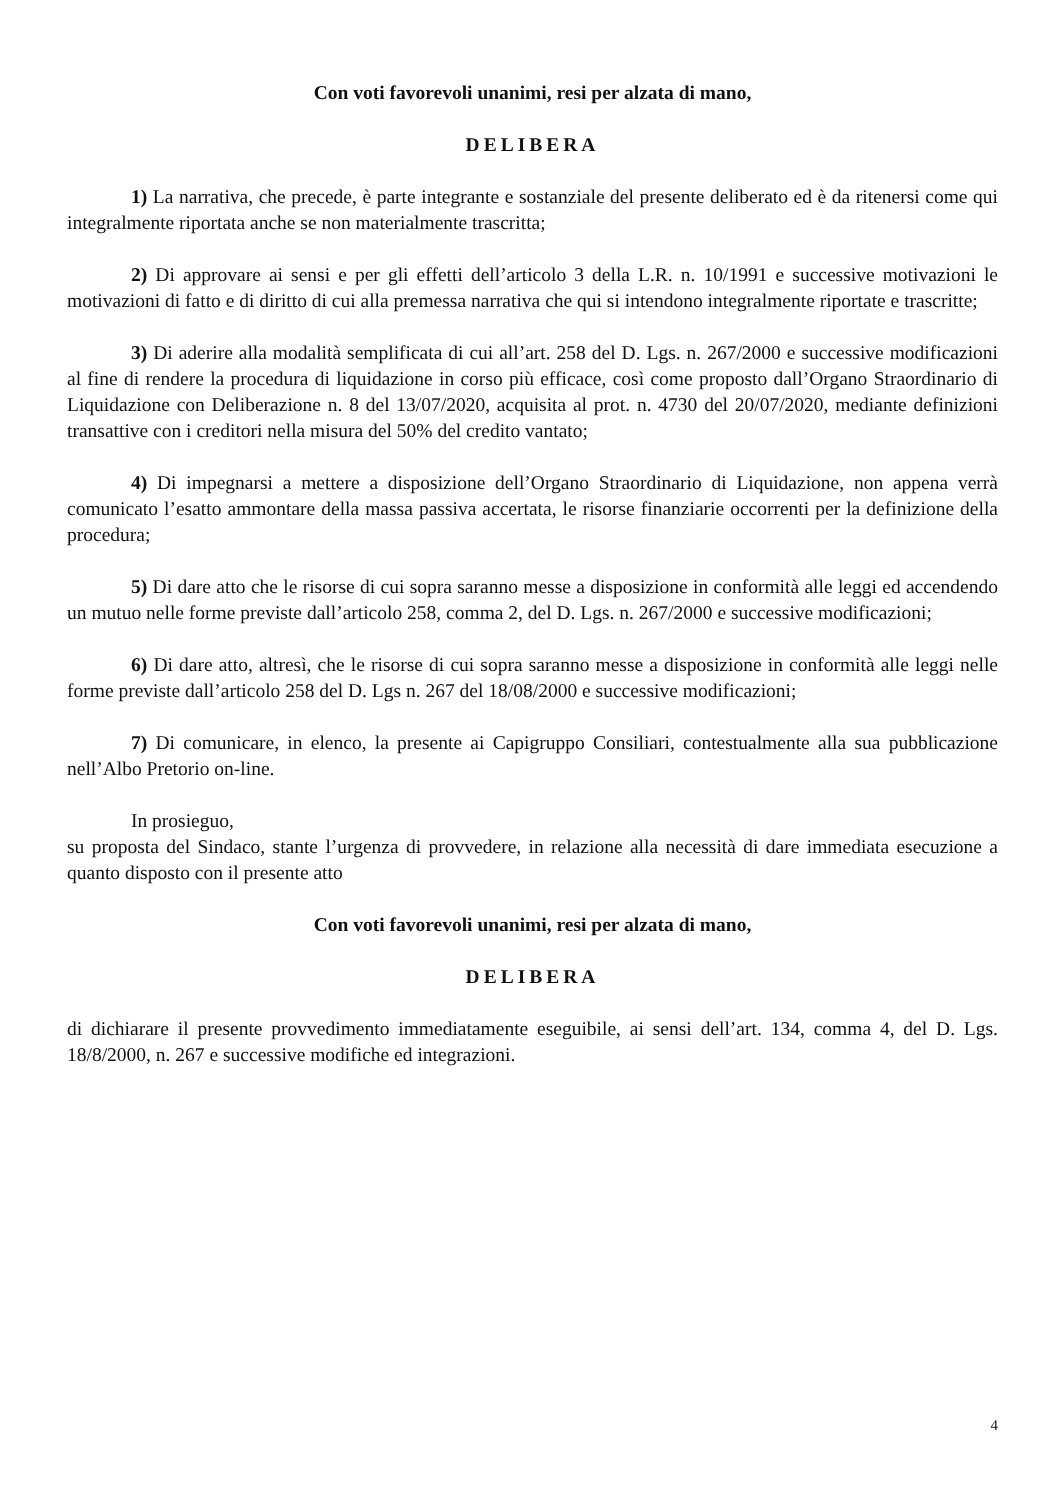Con voti favorevoli unanimi, resi per alzata di mano,
DELIBERA
1) La narrativa, che precede, è parte integrante e sostanziale del presente deliberato ed è da ritenersi come qui integralmente riportata anche se non materialmente trascritta;
2) Di approvare ai sensi e per gli effetti dell’articolo 3 della L.R. n. 10/1991 e successive motivazioni le motivazioni di fatto e di diritto di cui alla premessa narrativa che qui si intendono integralmente riportate e trascritte;
3) Di aderire alla modalità semplificata di cui all’art. 258 del D. Lgs. n. 267/2000 e successive modificazioni al fine di rendere la procedura di liquidazione in corso più efficace, così come proposto dall’Organo Straordinario di Liquidazione con Deliberazione n. 8 del 13/07/2020, acquisita al prot. n. 4730 del 20/07/2020, mediante definizioni transattive con i creditori nella misura del 50% del credito vantato;
4) Di impegnarsi a mettere a disposizione dell’Organo Straordinario di Liquidazione, non appena verrà comunicato l’esatto ammontare della massa passiva accertata, le risorse finanziarie occorrenti per la definizione della procedura;
5) Di dare atto che le risorse di cui sopra saranno messe a disposizione in conformità alle leggi ed accendendo un mutuo nelle forme previste dall’articolo 258, comma 2, del D. Lgs. n. 267/2000 e successive modificazioni;
6) Di dare atto, altresì, che le risorse di cui sopra saranno messe a disposizione in conformità alle leggi nelle forme previste dall’articolo 258 del D. Lgs n. 267 del 18/08/2000 e successive modificazioni;
7) Di comunicare, in elenco, la presente ai Capigruppo Consiliari, contestualmente alla sua pubblicazione nell’Albo Pretorio on-line.
In prosieguo,
su proposta del Sindaco, stante l’urgenza di provvedere, in relazione alla necessità di dare immediata esecuzione a quanto disposto con il presente atto
Con voti favorevoli unanimi, resi per alzata di mano,
DELIBERA
di dichiarare il presente provvedimento immediatamente eseguibile, ai sensi dell’art. 134, comma 4, del D. Lgs. 18/8/2000, n. 267 e successive modifiche ed integrazioni.
4